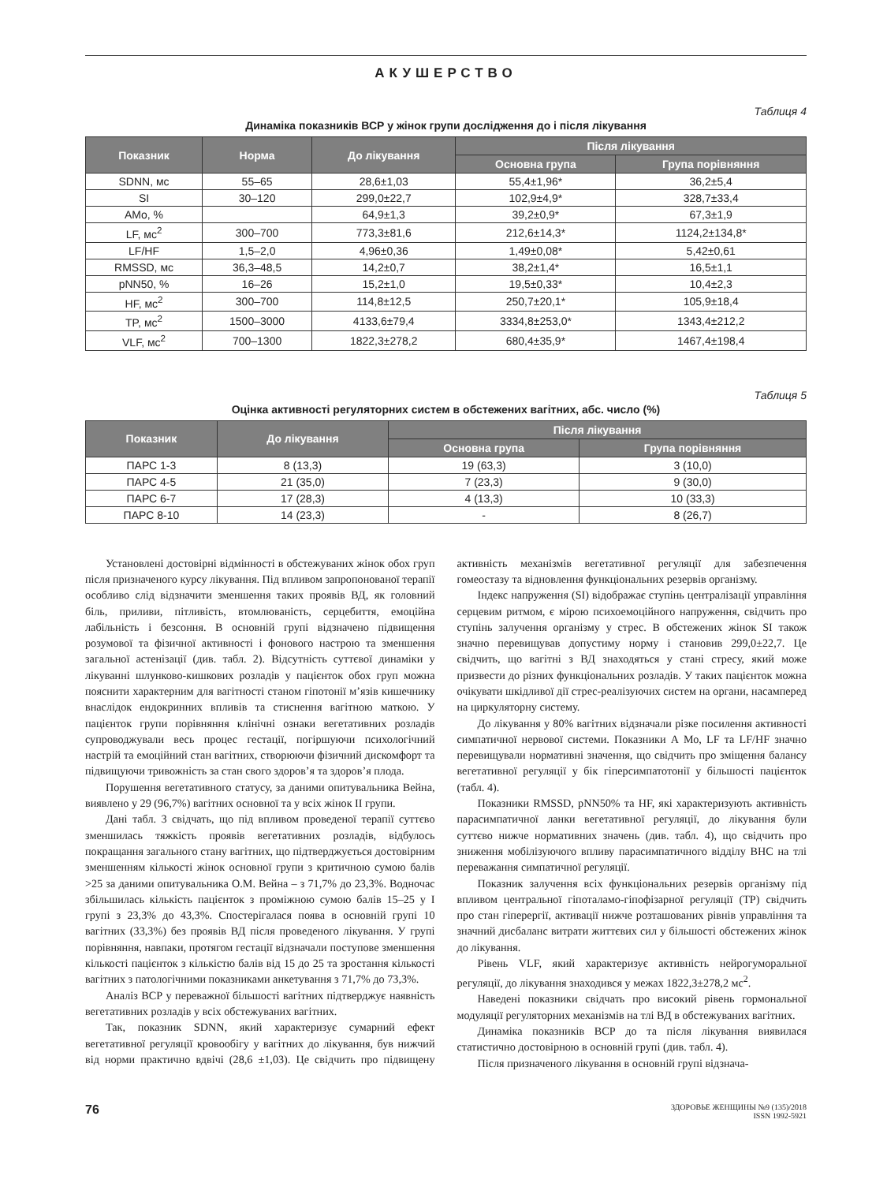АКУШЕРСТВО
Таблиця 4
Динаміка показників ВСР у жінок групи дослідження до і після лікування
| Показник | Норма | До лікування | Після лікування | |
| --- | --- | --- | --- | --- |
| | | | Основна група | Група порівняння |
| SDNN, мс | 55–65 | 28,6±1,03 | 55,4±1,96* | 36,2±5,4 |
| SI | 30–120 | 299,0±22,7 | 102,9±4,9* | 328,7±33,4 |
| AMo, % | | 64,9±1,3 | 39,2±0,9* | 67,3±1,9 |
| LF, мс<sup>2</sup> | 300–700 | 773,3±81,6 | 212,6±14,3* | 1124,2±134,8* |
| LF/HF | 1,5–2,0 | 4,96±0,36 | 1,49±0,08* | 5,42±0,61 |
| RMSSD, мс | 36,3–48,5 | 14,2±0,7 | 38,2±1,4* | 16,5±1,1 |
| pNN50, % | 16–26 | 15,2±1,0 | 19,5±0,33* | 10,4±2,3 |
| HF, мс<sup>2</sup> | 300–700 | 114,8±12,5 | 250,7±20,1* | 105,9±18,4 |
| TP, мс<sup>2</sup> | 1500–3000 | 4133,6±79,4 | 3334,8±253,0* | 1343,4±212,2 |
| VLF, мс<sup>2</sup> | 700–1300 | 1822,3±278,2 | 680,4±35,9* | 1467,4±198,4 |
Таблиця 5
Оцінка активності регуляторних систем в обстежених вагітних, абс. число (%)
| Показник | До лікування | Після лікування | |
| --- | --- | --- | --- |
| | | Основна група | Група порівняння |
| ПАРС 1-3 | 8 (13,3) | 19 (63,3) | 3 (10,0) |
| ПАРС 4-5 | 21 (35,0) | 7 (23,3) | 9 (30,0) |
| ПАРС 6-7 | 17 (28,3) | 4 (13,3) | 10 (33,3) |
| ПАРС 8-10 | 14 (23,3) | - | 8 (26,7) |
Установлені достовірні відмінності в обстежуваних жінок обох груп після призначеного курсу лікування. Під впливом запропонованої терапії особливо слід відзначити зменшення таких проявів ВД, як головний біль, приливи, пітливість, втомлюваність, серцебиття, емоційна лабільність і безсоння. В основній групі відзначено підвищення розумової та фізичної активності і фонового настрою та зменшення загальної астенізації (див. табл. 2). Відсутність суттєвої динаміки у лікуванні шлунково-кишкових розладів у пацієнток обох груп можна пояснити характерним для вагітності станом гіпотонії м’язів кишечнику внаслідок ендокринних впливів та стиснення вагітною маткою. У пацієнток групи порівняння клінічні ознаки вегетативних розладів супроводжували весь процес гестації, погіршуючи психологічний настрій та емоційний стан вагітних, створюючи фізичний дискомфорт та підвищуючи тривожність за стан свого здоров’я та здоров’я плода.
Порушення вегетативного статусу, за даними опитувальника Вейна, виявлено у 29 (96,7%) вагітних основної та у всіх жінок II групи.
Дані табл. 3 свідчать, що під впливом проведеної терапії суттєво зменшилась тяжкість проявів вегетативних розладів, відбулось покращання загального стану вагітних, що підтверджується достовірним зменшенням кількості жінок основної групи з критичною сумою балів >25 за даними опитувальника О.М. Вейна – з 71,7% до 23,3%. Водночас збільшилась кількість пацієнток з проміжною сумою балів 15–25 у І групі з 23,3% до 43,3%. Спостерігалася поява в основній групі 10 вагітних (33,3%) без проявів ВД після проведеного лікування. У групі порівняння, навпаки, протягом гестації відзначали поступове зменшення кількості пацієнток з кількістю балів від 15 до 25 та зростання кількості вагітних з патологічними показниками анкетування з 71,7% до 73,3%.
Аналіз ВСР у переважної більшості вагітних підтверджує наявність вегетативних розладів у всіх обстежуваних вагітних.
Так, показник SDNN, який характеризує сумарний ефект вегетативної регуляції кровообігу у вагітних до лікування, був нижчий від норми практично вдвічі (28,6 ±1,03). Це свідчить про підвищену активність механізмів вегетативної регуляції для забезпечення гомеостазу та відновлення функціональних резервів організму.
Індекс напруження (SI) відображає ступінь централізації управління серцевим ритмом, є мірою психоемоційного напруження, свідчить про ступінь залучення організму у стрес. В обстежених жінок SI також значно перевищував допустиму норму і становив 299,0±22,7. Це свідчить, що вагітні з ВД знаходяться у стані стресу, який може призвести до різних функціональних розладів. У таких пацієнток можна очікувати шкідливої дії стрес-реалізуючих систем на органи, насамперед на циркуляторну систему.
До лікування у 80% вагітних відзначали різке посилення активності симпатичної нервової системи. Показники А Мо, LF та LF/HF значно перевищували нормативні значення, що свідчить про зміщення балансу вегетативної регуляції у бік гіперсимпатотонії у більшості пацієнток (табл. 4).
Показники RMSSD, pNN50% та HF, які характеризують активність парасимпатичної ланки вегетативної регуляції, до лікування були суттєво нижче нормативних значень (див. табл. 4), що свідчить про зниження мобілізуючого впливу парасимпатичного відділу ВНС на тлі переважання симпатичної регуляції.
Показник залучення всіх функціональних резервів організму під впливом центральної гіпоталамо-гіпофізарної регуляції (ТР) свідчить про стан гіперергії, активації нижче розташованих рівнів управління та значний дисбаланс витрати життєвих сил у більшості обстежених жінок до лікування.
Рівень VLF, який характеризує активність нейрогуморальної регуляції, до лікування знаходився у межах 1822,3±278,2 мс<sup>2</sup>.
Наведені показники свідчать про високий рівень гормональної модуляції регуляторних механізмів на тлі ВД в обстежуваних вагітних.
Динаміка показників ВСР до та після лікування виявилася статистично достовірною в основній групі (див. табл. 4).
Після призначеного лікування в основній групі відзнача-
76
ЗДОРОВЬЕ ЖЕНЩИНЫ №9 (135)/2018
ISSN 1992-5921